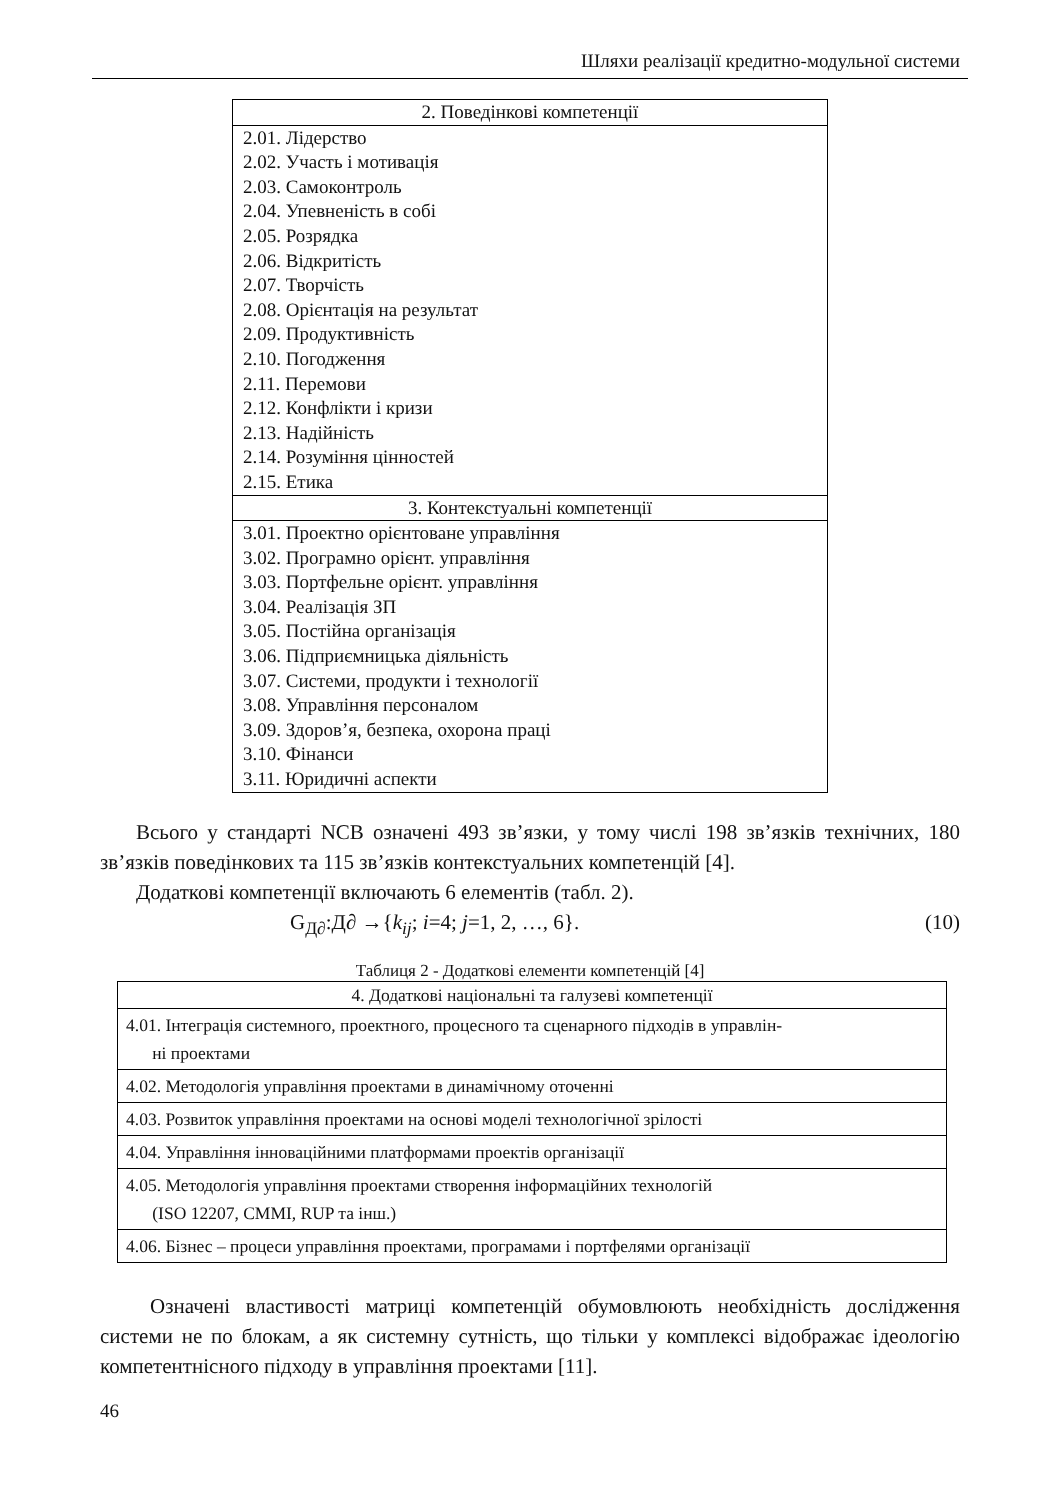Шляхи реалізації кредитно-модульної системи
| 2. Поведінкові компетенції |
| 2.01. Лідерство 2.02. Участь і мотивація 2.03. Самоконтроль 2.04. Упевненість в собі 2.05. Розрядка 2.06. Відкритість 2.07. Творчість 2.08. Орієнтація на результат 2.09. Продуктивність 2.10. Погодження 2.11. Перемови 2.12. Конфлікти і кризи 2.13. Надійність 2.14. Розуміння цінностей 2.15. Етика |
| 3. Контекстуальні компетенції |
| 3.01. Проектно орієнтоване управління 3.02. Програмно орієнт. управління 3.03. Портфельне орієнт. управління 3.04. Реалізація ЗП 3.05. Постійна організація 3.06. Підприємницька діяльність 3.07. Системи, продукти і технології 3.08. Управління персоналом 3.09. Здоров’я, безпека, охорона праці 3.10. Фінанси 3.11. Юридичні аспекти |
Всього у стандарті NCB означені 493 зв’язки, у тому числі 198 зв’язків технічних, 180 зв’язків поведінкових та 115 зв’язків контекстуальних компетенцій [4].
Додаткові компетенції включають 6 елементів (табл. 2).
G<sub>Д∂</sub>:Д∂ →{k<sub>ij</sub>; i=4; j=1, 2, …, 6}. (10)
Таблиця 2 - Додаткові елементи компетенцій [4]
| 4. Додаткові національні та галузеві компетенції |
| 4.01. Інтеграція системного, проектного, процесного та сценарного підходів в управлін- ні проектами |
| 4.02. Методологія управління проектами в динамічному оточенні |
| 4.03. Розвиток управління проектами на основі моделі технологічної зрілості |
| 4.04. Управління інноваційними платформами проектів організації |
| 4.05. Методологія управління проектами створення інформаційних технологій (ISO 12207, CMMI, RUP та інш.) |
| 4.06. Бізнес – процеси управління проектами, програмами і портфелями організації |
Означені властивості матриці компетенцій обумовлюють необхідність дослідження системи не по блокам, а як системну сутність, що тільки у комплексі відображає ідеологію компетентнісного підходу в управління проектами [11].
46